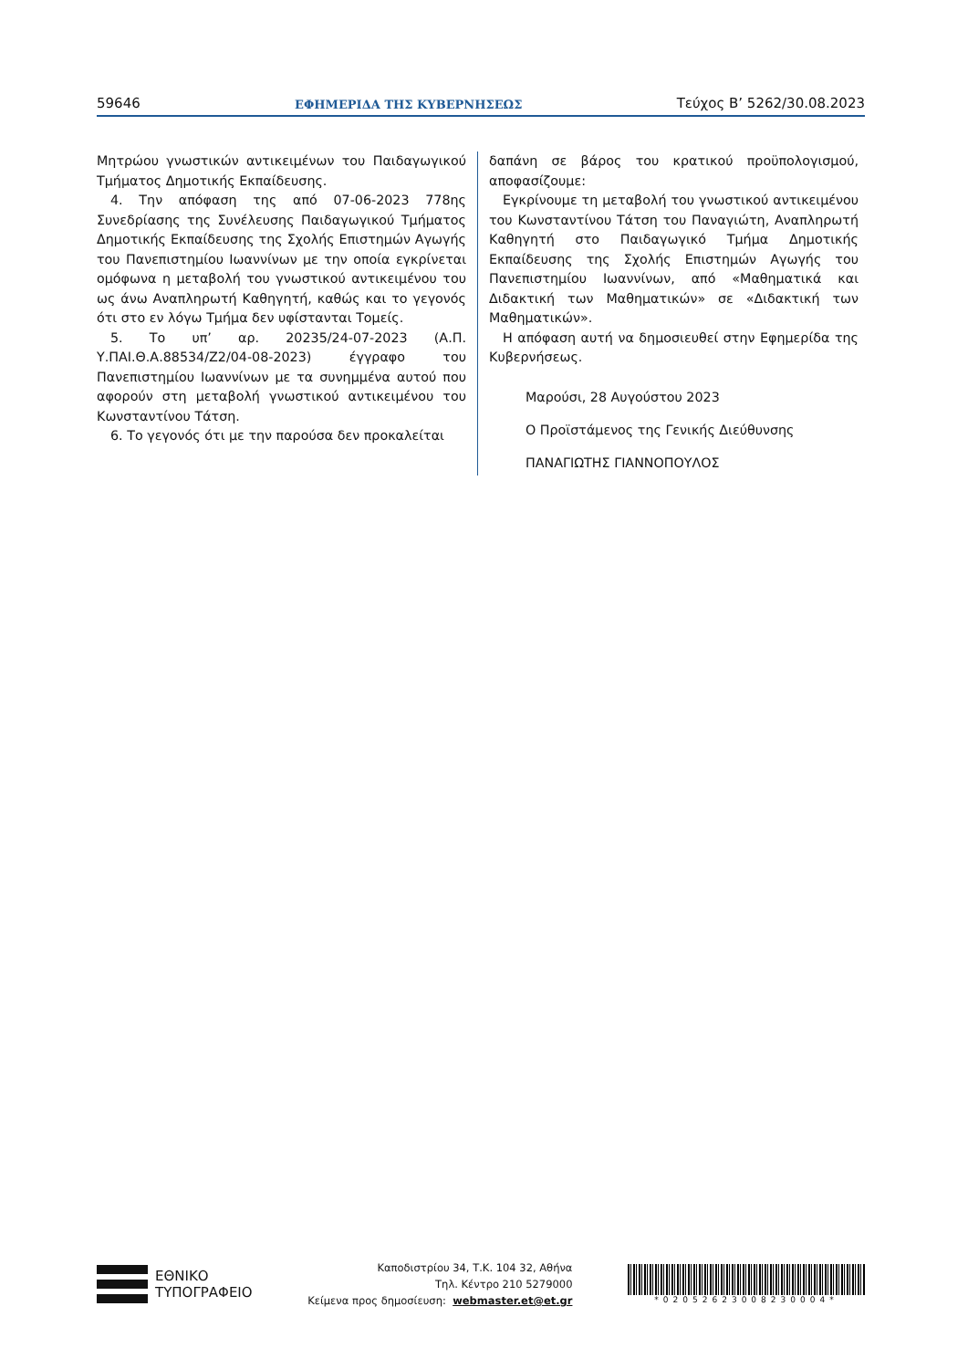59646 ΕΦΗΜΕΡΙΔΑ ΤΗΣ ΚΥΒΕΡΝΗΣΕΩΣ Τεύχος Β’ 5262/30.08.2023
Μητρώου γνωστικών αντικειμένων του Παιδαγωγικού Τμήματος Δημοτικής Εκπαίδευσης.
4. Την απόφαση της από 07-06-2023 778ης Συνεδρίασης της Συνέλευσης Παιδαγωγικού Τμήματος Δημοτικής Εκπαίδευσης της Σχολής Επιστημών Αγωγής του Πανεπιστημίου Ιωαννίνων με την οποία εγκρίνεται ομόφωνα η μεταβολή του γνωστικού αντικειμένου του ως άνω Αναπληρωτή Καθηγητή, καθώς και το γεγονός ότι στο εν λόγω Τμήμα δεν υφίστανται Τομείς.
5. Το υπ’ αρ. 20235/24-07-2023 (Α.Π. Υ.ΠΑΙ.Θ.Α.88534/Ζ2/04-08-2023) έγγραφο του Πανεπιστημίου Ιωαννίνων με τα συνημμένα αυτού που αφορούν στη μεταβολή γνωστικού αντικειμένου του Κωνσταντίνου Τάτση.
6. Το γεγονός ότι με την παρούσα δεν προκαλείται
δαπάνη σε βάρος του κρατικού προϋπολογισμού, αποφασίζουμε:
Εγκρίνουμε τη μεταβολή του γνωστικού αντικειμένου του Κωνσταντίνου Τάτση του Παναγιώτη, Αναπληρωτή Καθηγητή στο Παιδαγωγικό Τμήμα Δημοτικής Εκπαίδευσης της Σχολής Επιστημών Αγωγής του Πανεπιστημίου Ιωαννίνων, από «Μαθηματικά και Διδακτική των Μαθηματικών» σε «Διδακτική των Μαθηματικών».
Η απόφαση αυτή να δημοσιευθεί στην Εφημερίδα της Κυβερνήσεως.
Μαρούσι, 28 Αυγούστου 2023
Ο Προϊστάμενος της Γενικής Διεύθυνσης
ΠΑΝΑΓΙΩΤΗΣ ΓΙΑΝΝΟΠΟΥΛΟΣ
ΕΘΝΙΚΟ
ΤΥΠΟΓΡΑΦΕΙΟ
Καποδιστρίου 34, Τ.Κ. 104 32, Αθήνα
Τηλ. Κέντρο 210 5279000
Κείμενα προς δημοσίευση: webmaster.et@et.gr
*02052623008230004*